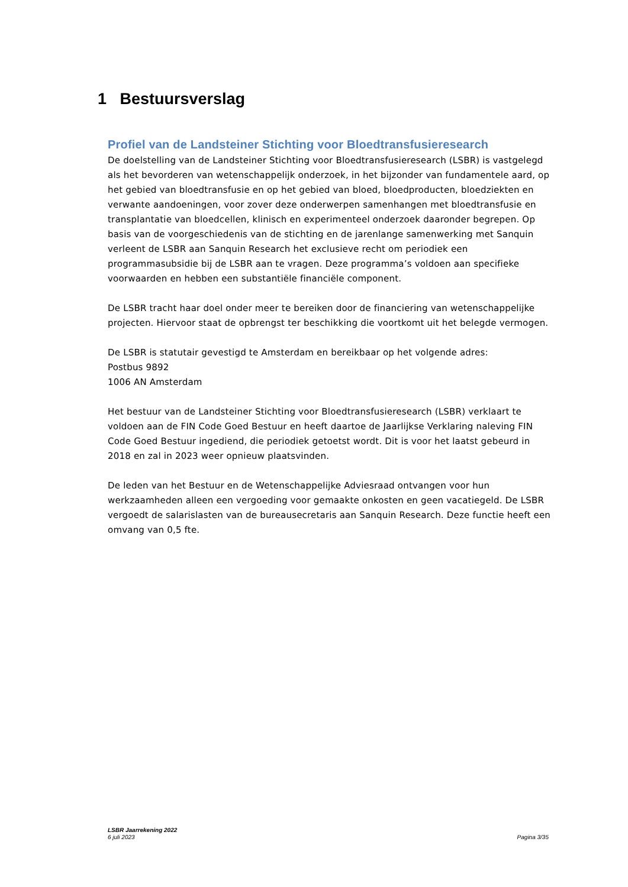1 Bestuursverslag
Profiel van de Landsteiner Stichting voor Bloedtransfusieresearch
De doelstelling van de Landsteiner Stichting voor Bloedtransfusieresearch (LSBR) is vastgelegd als het bevorderen van wetenschappelijk onderzoek, in het bijzonder van fundamentele aard, op het gebied van bloedtransfusie en op het gebied van bloed, bloedproducten, bloedziekten en verwante aandoeningen, voor zover deze onderwerpen samenhangen met bloedtransfusie en transplantatie van bloedcellen, klinisch en experimenteel onderzoek daaronder begrepen. Op basis van de voorgeschiedenis van de stichting en de jarenlange samenwerking met Sanquin verleent de LSBR aan Sanquin Research het exclusieve recht om periodiek een programmasubsidie bij de LSBR aan te vragen. Deze programma’s voldoen aan specifieke voorwaarden en hebben een substantiële financiële component.
De LSBR tracht haar doel onder meer te bereiken door de financiering van wetenschappelijke projecten. Hiervoor staat de opbrengst ter beschikking die voortkomt uit het belegde vermogen.
De LSBR is statutair gevestigd te Amsterdam en bereikbaar op het volgende adres:
Postbus 9892
1006 AN Amsterdam
Het bestuur van de Landsteiner Stichting voor Bloedtransfusieresearch (LSBR) verklaart te voldoen aan de FIN Code Goed Bestuur en heeft daartoe de Jaarlijkse Verklaring naleving FIN Code Goed Bestuur ingediend, die periodiek getoetst wordt. Dit is voor het laatst gebeurd in 2018 en zal in 2023 weer opnieuw plaatsvinden.
De leden van het Bestuur en de Wetenschappelijke Adviesraad ontvangen voor hun werkzaamheden alleen een vergoeding voor gemaakte onkosten en geen vacatiegeld. De LSBR vergoedt de salarislasten van de bureausecretaris aan Sanquin Research. Deze functie heeft een omvang van 0,5 fte.
LSBR Jaarrekening 2022
6 juli 2023
Pagina 3/35